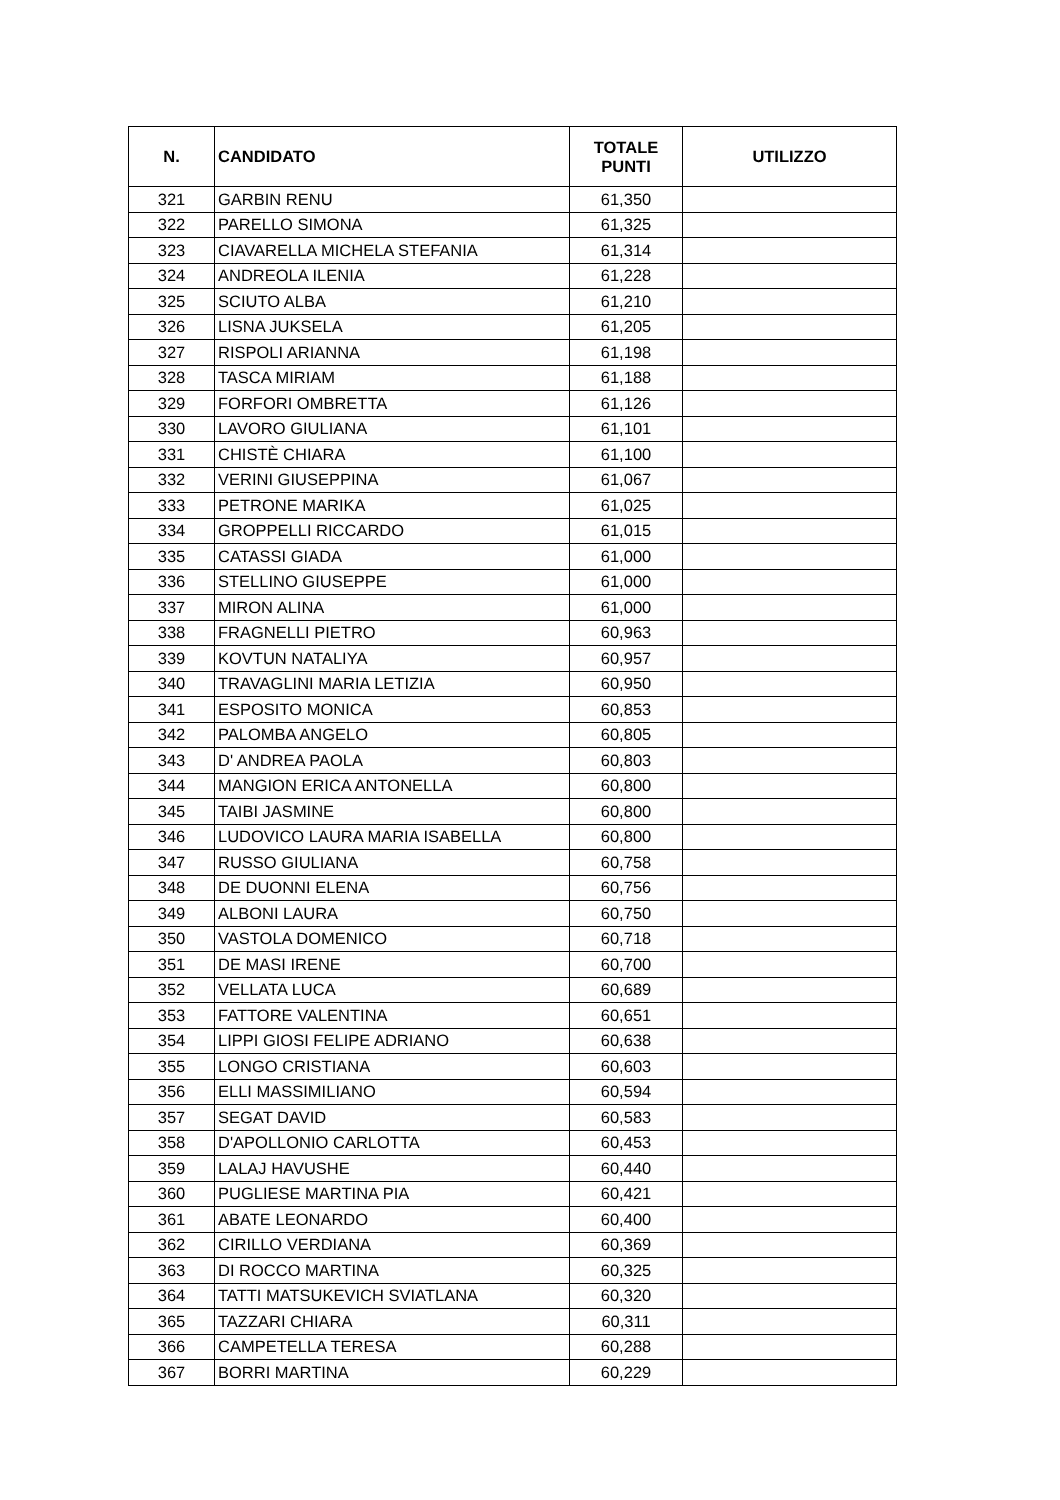| N. | CANDIDATO | TOTALE PUNTI | UTILIZZO |
| --- | --- | --- | --- |
| 321 | GARBIN RENU | 61,350 | |
| 322 | PARELLO SIMONA | 61,325 | |
| 323 | CIAVARELLA MICHELA STEFANIA | 61,314 | |
| 324 | ANDREOLA ILENIA | 61,228 | |
| 325 | SCIUTO ALBA | 61,210 | |
| 326 | LISNA JUKSELA | 61,205 | |
| 327 | RISPOLI ARIANNA | 61,198 | |
| 328 | TASCA MIRIAM | 61,188 | |
| 329 | FORFORI OMBRETTA | 61,126 | |
| 330 | LAVORO GIULIANA | 61,101 | |
| 331 | CHISTÈ CHIARA | 61,100 | |
| 332 | VERINI GIUSEPPINA | 61,067 | |
| 333 | PETRONE MARIKA | 61,025 | |
| 334 | GROPPELLI RICCARDO | 61,015 | |
| 335 | CATASSI GIADA | 61,000 | |
| 336 | STELLINO GIUSEPPE | 61,000 | |
| 337 | MIRON ALINA | 61,000 | |
| 338 | FRAGNELLI PIETRO | 60,963 | |
| 339 | KOVTUN NATALIYA | 60,957 | |
| 340 | TRAVAGLINI MARIA LETIZIA | 60,950 | |
| 341 | ESPOSITO MONICA | 60,853 | |
| 342 | PALOMBA ANGELO | 60,805 | |
| 343 | D' ANDREA PAOLA | 60,803 | |
| 344 | MANGION ERICA ANTONELLA | 60,800 | |
| 345 | TAIBI JASMINE | 60,800 | |
| 346 | LUDOVICO LAURA MARIA ISABELLA | 60,800 | |
| 347 | RUSSO GIULIANA | 60,758 | |
| 348 | DE DUONNI ELENA | 60,756 | |
| 349 | ALBONI LAURA | 60,750 | |
| 350 | VASTOLA DOMENICO | 60,718 | |
| 351 | DE MASI IRENE | 60,700 | |
| 352 | VELLATA LUCA | 60,689 | |
| 353 | FATTORE VALENTINA | 60,651 | |
| 354 | LIPPI GIOSI FELIPE ADRIANO | 60,638 | |
| 355 | LONGO CRISTIANA | 60,603 | |
| 356 | ELLI MASSIMILIANO | 60,594 | |
| 357 | SEGAT DAVID | 60,583 | |
| 358 | D'APOLLONIO CARLOTTA | 60,453 | |
| 359 | LALAJ HAVUSHE | 60,440 | |
| 360 | PUGLIESE MARTINA PIA | 60,421 | |
| 361 | ABATE LEONARDO | 60,400 | |
| 362 | CIRILLO VERDIANA | 60,369 | |
| 363 | DI ROCCO MARTINA | 60,325 | |
| 364 | TATTI MATSUKEVICH SVIATLANA | 60,320 | |
| 365 | TAZZARI CHIARA | 60,311 | |
| 366 | CAMPETELLA TERESA | 60,288 | |
| 367 | BORRI MARTINA | 60,229 | |